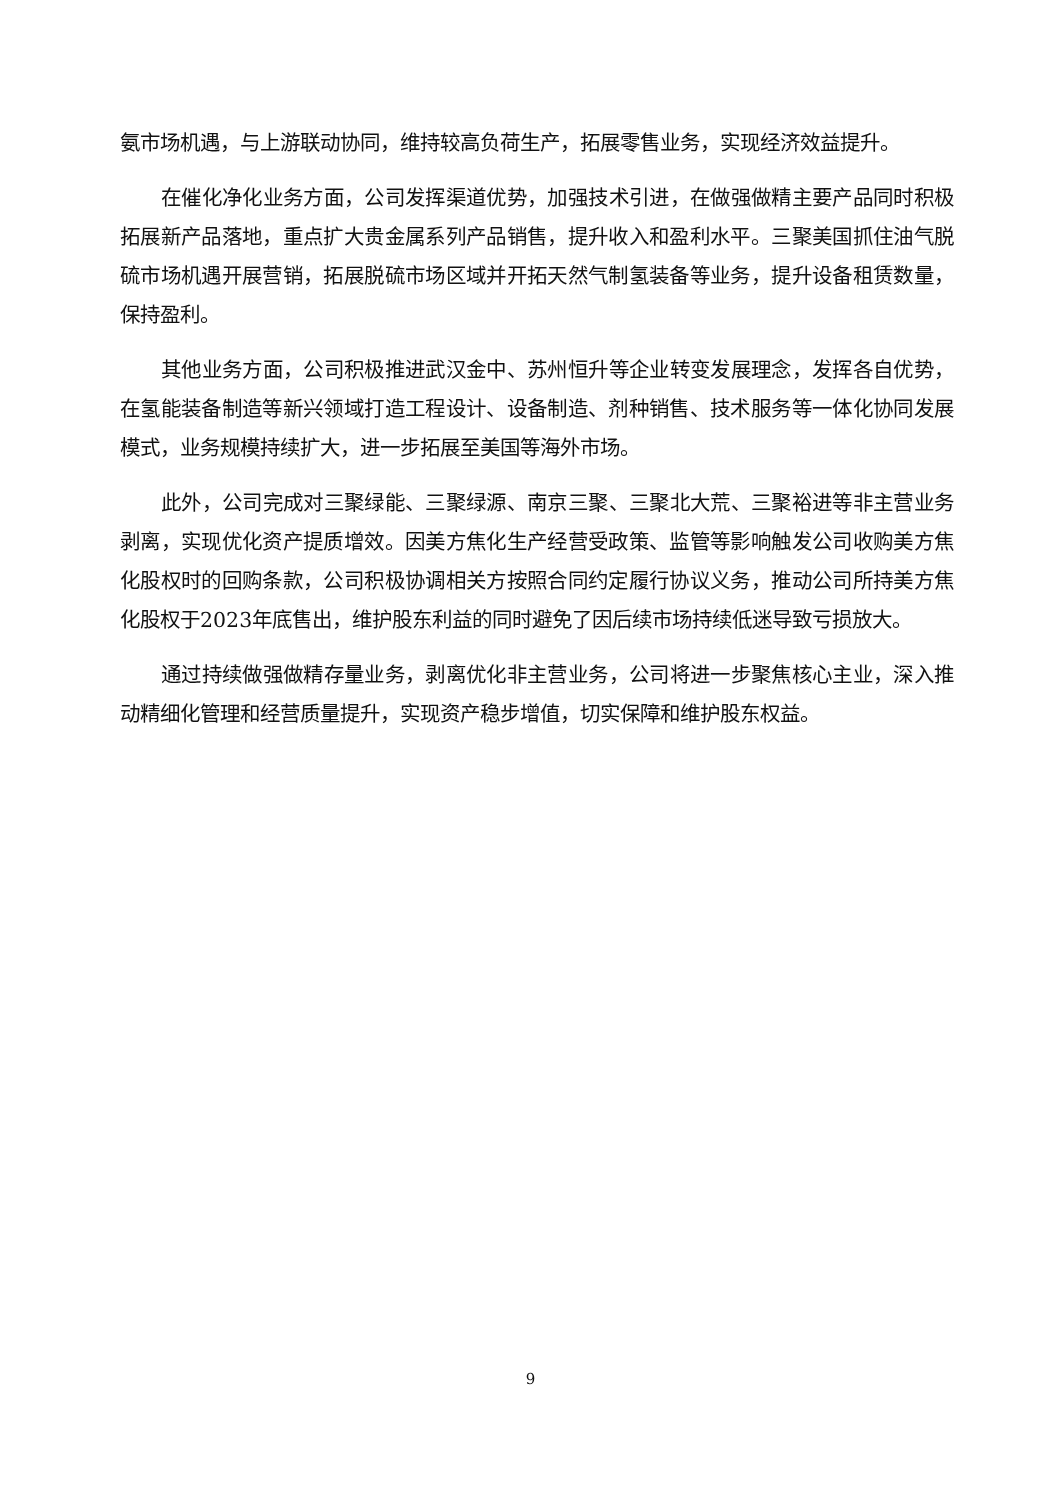氨市场机遇，与上游联动协同，维持较高负荷生产，拓展零售业务，实现经济效益提升。
在催化净化业务方面，公司发挥渠道优势，加强技术引进，在做强做精主要产品同时积极拓展新产品落地，重点扩大贵金属系列产品销售，提升收入和盈利水平。三聚美国抓住油气脱硫市场机遇开展营销，拓展脱硫市场区域并开拓天然气制氢装备等业务，提升设备租赁数量，保持盈利。
其他业务方面，公司积极推进武汉金中、苏州恒升等企业转变发展理念，发挥各自优势，在氢能装备制造等新兴领域打造工程设计、设备制造、剂种销售、技术服务等一体化协同发展模式，业务规模持续扩大，进一步拓展至美国等海外市场。
此外，公司完成对三聚绿能、三聚绿源、南京三聚、三聚北大荒、三聚裕进等非主营业务剥离，实现优化资产提质增效。因美方焦化生产经营受政策、监管等影响触发公司收购美方焦化股权时的回购条款，公司积极协调相关方按照合同约定履行协议义务，推动公司所持美方焦化股权于2023年底售出，维护股东利益的同时避免了因后续市场持续低迷导致亏损放大。
通过持续做强做精存量业务，剥离优化非主营业务，公司将进一步聚焦核心主业，深入推动精细化管理和经营质量提升，实现资产稳步增值，切实保障和维护股东权益。
9